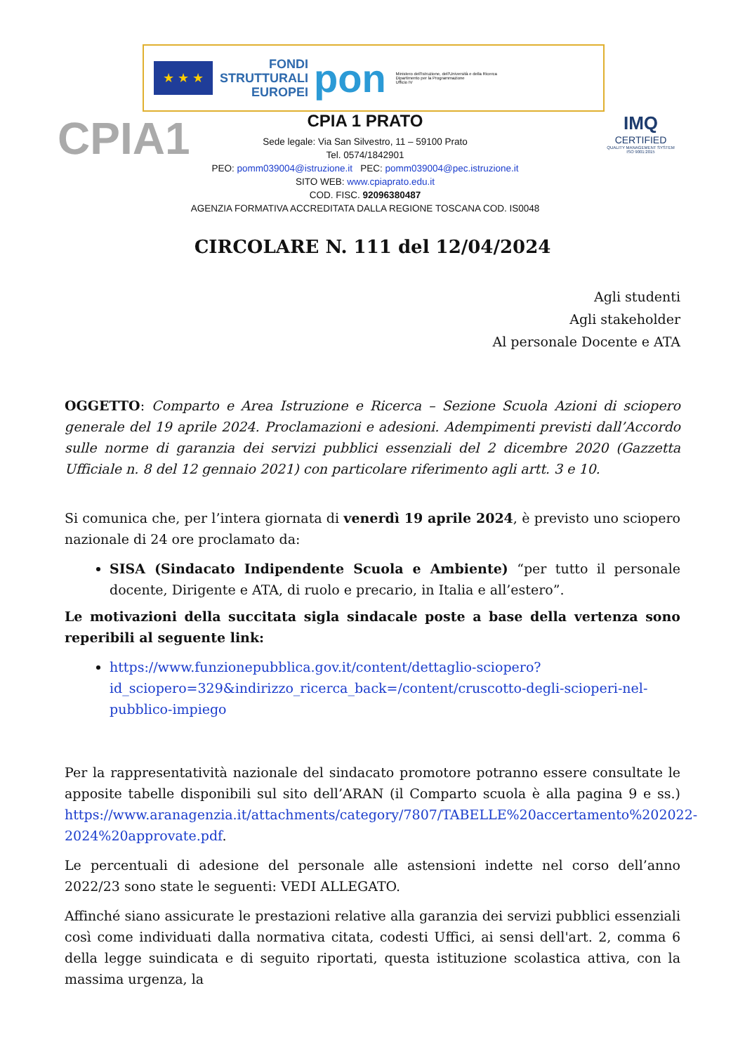★ ★ ★
FONDI
STRUTTURALI
EUROPEI
pon
Ministero dell'Istruzione, dell'Università e della Ricerca
Dipartimento per la Programmazione
Ufficio IV
CPIA1
IMQ
CERTIFIED
QUALITY MANAGEMENT SYSTEM ISO 9001:2015
CPIA 1 PRATO
Sede legale: Via San Silvestro, 11 – 59100 Prato
Tel. 0574/1842901
PEO: pomm039004@istruzione.it PEC: pomm039004@pec.istruzione.it
SITO WEB: www.cpiaprato.edu.it
COD. FISC. 92096380487
AGENZIA FORMATIVA ACCREDITATA DALLA REGIONE TOSCANA COD. IS0048
CIRCOLARE N. 111 del 12/04/2024
Agli studenti
Agli stakeholder
Al personale Docente e ATA
OGGETTO: Comparto e Area Istruzione e Ricerca – Sezione Scuola Azioni di sciopero generale del 19 aprile 2024. Proclamazioni e adesioni. Adempimenti previsti dall’Accordo sulle norme di garanzia dei servizi pubblici essenziali del 2 dicembre 2020 (Gazzetta Ufficiale n. 8 del 12 gennaio 2021) con particolare riferimento agli artt. 3 e 10.
Si comunica che, per l’intera giornata di venerdì 19 aprile 2024, è previsto uno sciopero nazionale di 24 ore proclamato da:
SISA (Sindacato Indipendente Scuola e Ambiente) “per tutto il personale docente, Dirigente e ATA, di ruolo e precario, in Italia e all’estero”.
Le motivazioni della succitata sigla sindacale poste a base della vertenza sono reperibili al seguente link:
https://www.funzionepubblica.gov.it/content/dettaglio-sciopero?id_sciopero=329&indirizzo_ricerca_back=/content/cruscotto-degli-scioperi-nel-pubblico-impiego
Per la rappresentatività nazionale del sindacato promotore potranno essere consultate le apposite tabelle disponibili sul sito dell’ARAN (il Comparto scuola è alla pagina 9 e ss.) https://www.aranagenzia.it/attachments/category/7807/TABELLE%20accertamento%202022-2024%20approvate.pdf.
Le percentuali di adesione del personale alle astensioni indette nel corso dell’anno 2022/23 sono state le seguenti: VEDI ALLEGATO.
Affinché siano assicurate le prestazioni relative alla garanzia dei servizi pubblici essenziali così come individuati dalla normativa citata, codesti Uffici, ai sensi dell'art. 2, comma 6 della legge suindicata e di seguito riportati, questa istituzione scolastica attiva, con la massima urgenza, la